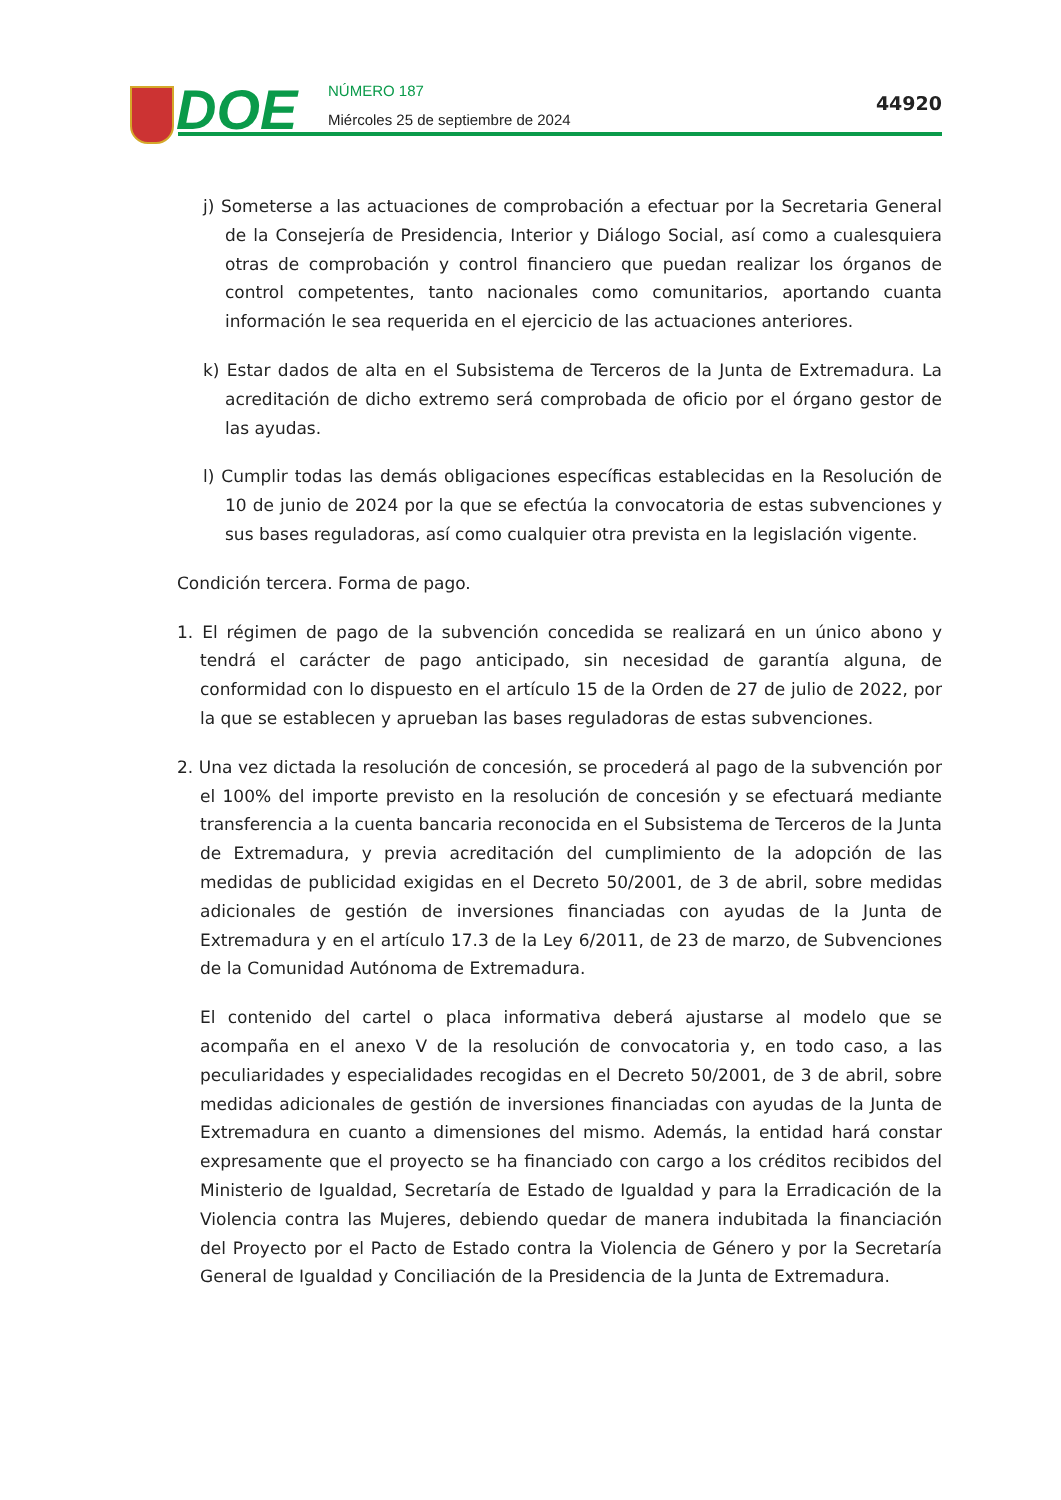DOE
NÚMERO 187
Miércoles 25 de septiembre de 2024
44920
j) Someterse a las actuaciones de comprobación a efectuar por la Secretaria General de la Consejería de Presidencia, Interior y Diálogo Social, así como a cualesquiera otras de comprobación y control financiero que puedan realizar los órganos de control competentes, tanto nacionales como comunitarios, aportando cuanta información le sea requerida en el ejercicio de las actuaciones anteriores.
k) Estar dados de alta en el Subsistema de Terceros de la Junta de Extremadura. La acreditación de dicho extremo será comprobada de oficio por el órgano gestor de las ayudas.
l) Cumplir todas las demás obligaciones específicas establecidas en la Resolución de 10 de junio de 2024 por la que se efectúa la convocatoria de estas subvenciones y sus bases reguladoras, así como cualquier otra prevista en la legislación vigente.
Condición tercera. Forma de pago.
1. El régimen de pago de la subvención concedida se realizará en un único abono y tendrá el carácter de pago anticipado, sin necesidad de garantía alguna, de conformidad con lo dispuesto en el artículo 15 de la Orden de 27 de julio de 2022, por la que se establecen y aprueban las bases reguladoras de estas subvenciones.
2. Una vez dictada la resolución de concesión, se procederá al pago de la subvención por el 100% del importe previsto en la resolución de concesión y se efectuará mediante transferencia a la cuenta bancaria reconocida en el Subsistema de Terceros de la Junta de Extremadura, y previa acreditación del cumplimiento de la adopción de las medidas de publicidad exigidas en el Decreto 50/2001, de 3 de abril, sobre medidas adicionales de gestión de inversiones financiadas con ayudas de la Junta de Extremadura y en el artículo 17.3 de la Ley 6/2011, de 23 de marzo, de Subvenciones de la Comunidad Autónoma de Extremadura.
El contenido del cartel o placa informativa deberá ajustarse al modelo que se acompaña en el anexo V de la resolución de convocatoria y, en todo caso, a las peculiaridades y especialidades recogidas en el Decreto 50/2001, de 3 de abril, sobre medidas adicionales de gestión de inversiones financiadas con ayudas de la Junta de Extremadura en cuanto a dimensiones del mismo. Además, la entidad hará constar expresamente que el proyecto se ha financiado con cargo a los créditos recibidos del Ministerio de Igualdad, Secretaría de Estado de Igualdad y para la Erradicación de la Violencia contra las Mujeres, debiendo quedar de manera indubitada la financiación del Proyecto por el Pacto de Estado contra la Violencia de Género y por la Secretaría General de Igualdad y Conciliación de la Presidencia de la Junta de Extremadura.